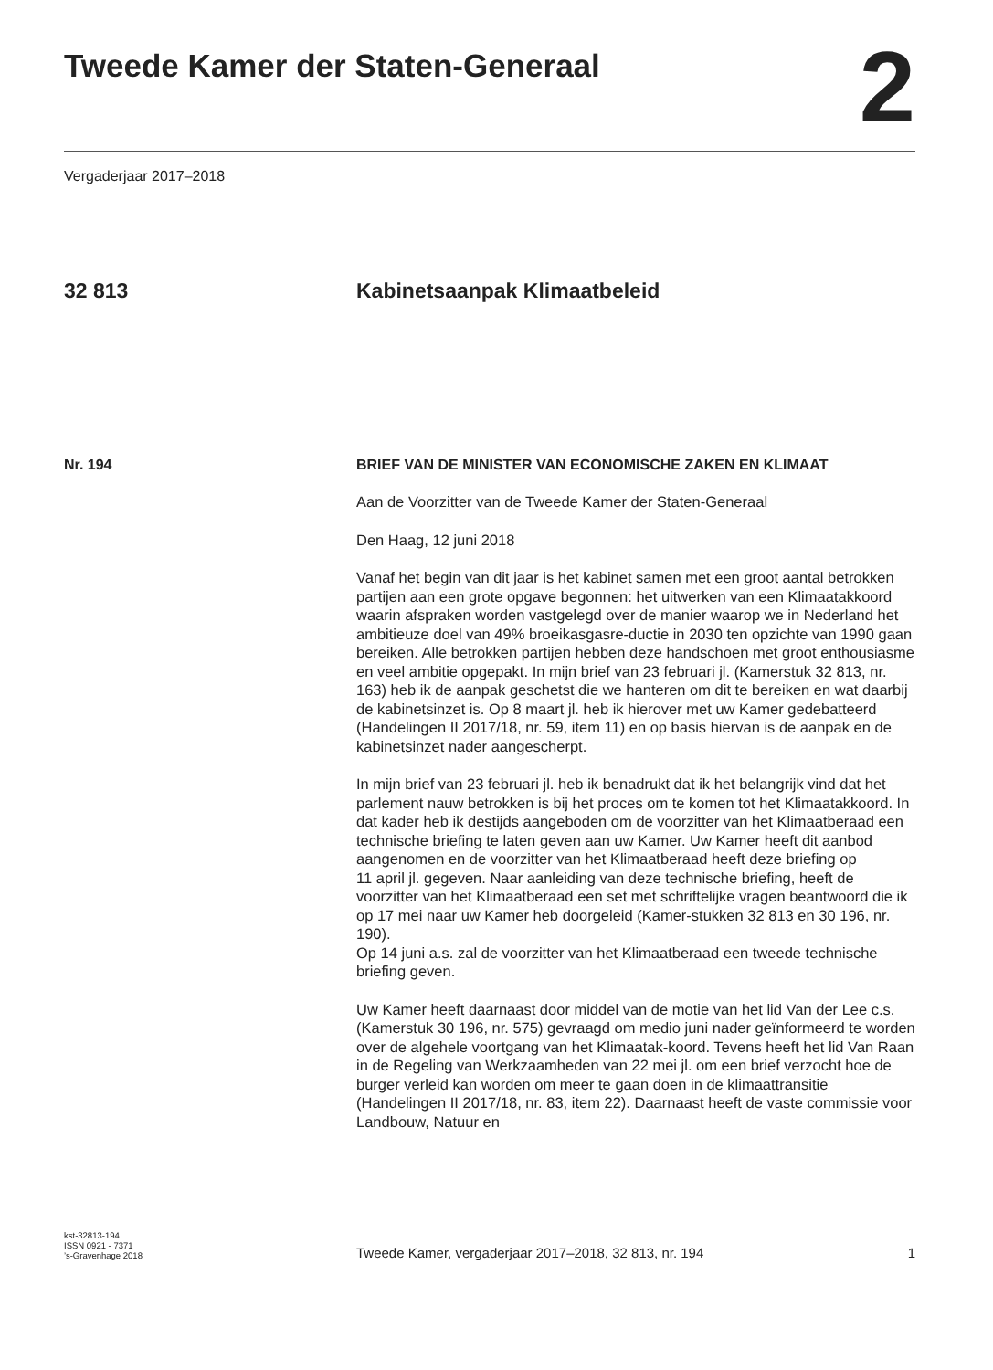Tweede Kamer der Staten-Generaal
2
Vergaderjaar 2017–2018
32 813 Kabinetsaanpak Klimaatbeleid
Nr. 194
BRIEF VAN DE MINISTER VAN ECONOMISCHE ZAKEN EN KLIMAAT
Aan de Voorzitter van de Tweede Kamer der Staten-Generaal
Den Haag, 12 juni 2018
Vanaf het begin van dit jaar is het kabinet samen met een groot aantal betrokken partijen aan een grote opgave begonnen: het uitwerken van een Klimaatakkoord waarin afspraken worden vastgelegd over de manier waarop we in Nederland het ambitieuze doel van 49% broeikasgasre-ductie in 2030 ten opzichte van 1990 gaan bereiken. Alle betrokken partijen hebben deze handschoen met groot enthousiasme en veel ambitie opgepakt. In mijn brief van 23 februari jl. (Kamerstuk 32 813, nr. 163) heb ik de aanpak geschetst die we hanteren om dit te bereiken en wat daarbij de kabinetsinzet is. Op 8 maart jl. heb ik hierover met uw Kamer gedebatteerd (Handelingen II 2017/18, nr. 59, item 11) en op basis hiervan is de aanpak en de kabinetsinzet nader aangescherpt.
In mijn brief van 23 februari jl. heb ik benadrukt dat ik het belangrijk vind dat het parlement nauw betrokken is bij het proces om te komen tot het Klimaatakkoord. In dat kader heb ik destijds aangeboden om de voorzitter van het Klimaatberaad een technische briefing te laten geven aan uw Kamer. Uw Kamer heeft dit aanbod aangenomen en de voorzitter van het Klimaatberaad heeft deze briefing op
11 april jl. gegeven. Naar aanleiding van deze technische briefing, heeft de voorzitter van het Klimaatberaad een set met schriftelijke vragen beantwoord die ik op 17 mei naar uw Kamer heb doorgeleid (Kamer-stukken 32 813 en 30 196, nr. 190).
Op 14 juni a.s. zal de voorzitter van het Klimaatberaad een tweede technische briefing geven.
Uw Kamer heeft daarnaast door middel van de motie van het lid Van der Lee c.s. (Kamerstuk 30 196, nr. 575) gevraagd om medio juni nader geïnformeerd te worden over de algehele voortgang van het Klimaatak-koord. Tevens heeft het lid Van Raan in de Regeling van Werkzaamheden van 22 mei jl. om een brief verzocht hoe de burger verleid kan worden om meer te gaan doen in de klimaattransitie (Handelingen II 2017/18, nr. 83, item 22). Daarnaast heeft de vaste commissie voor Landbouw, Natuur en
kst-32813-194
ISSN 0921 - 7371
’s-Gravenhage 2018
Tweede Kamer, vergaderjaar 2017–2018, 32 813, nr. 194
1